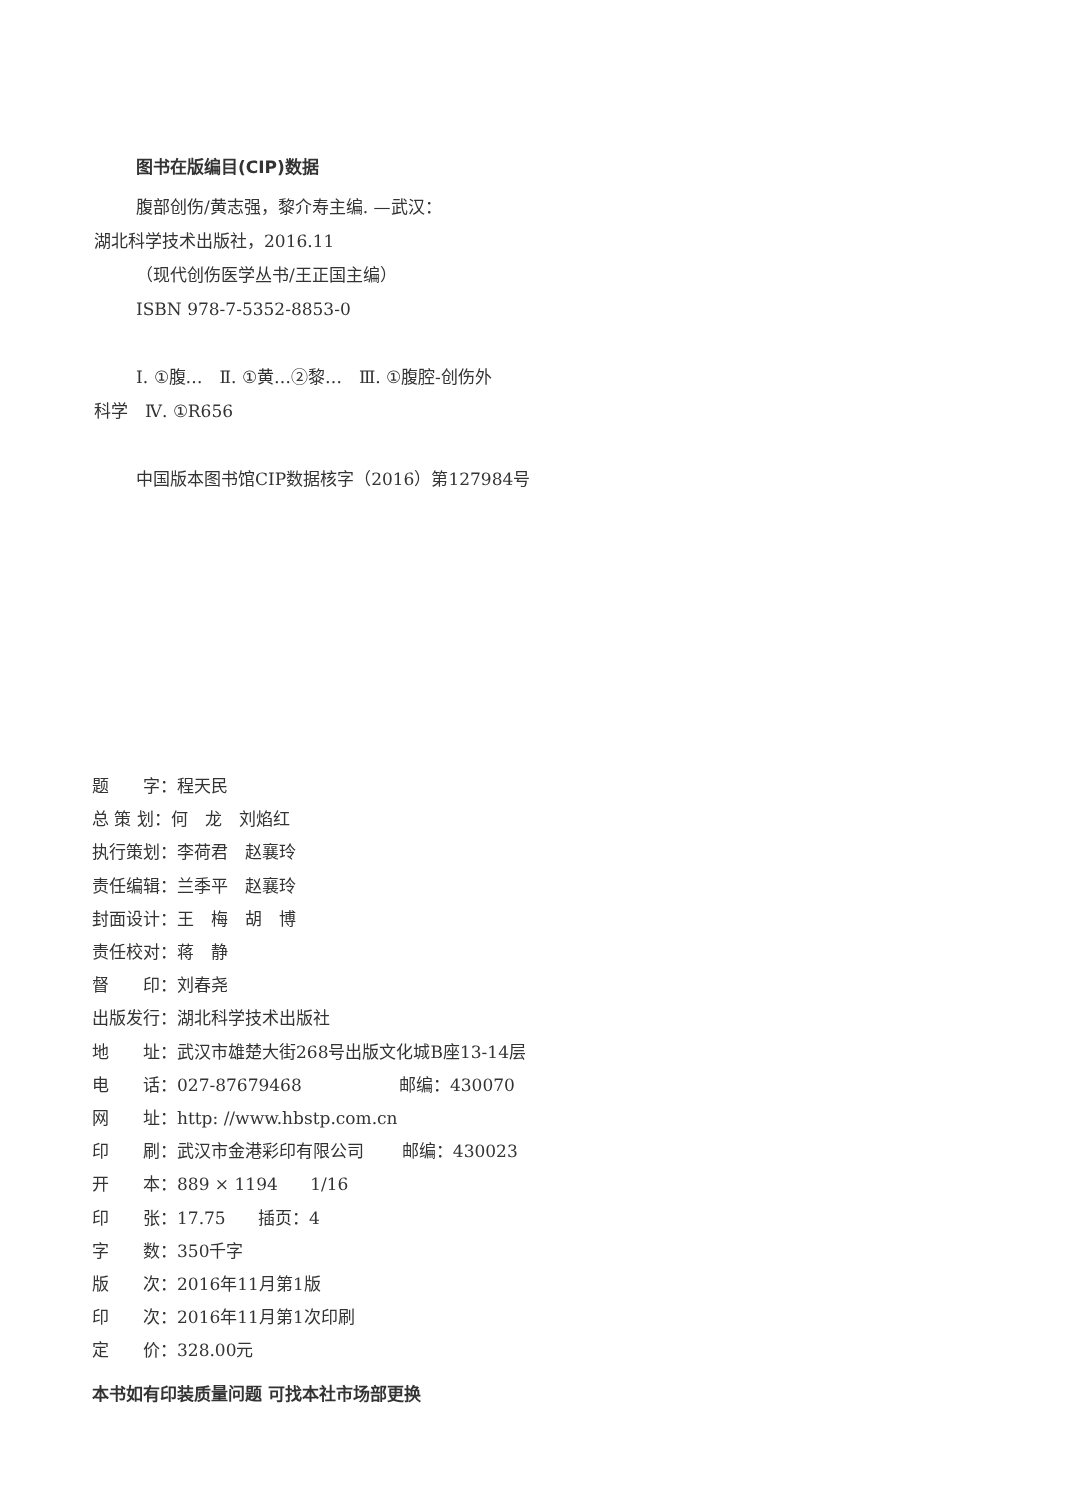图书在版编目(CIP)数据
腹部创伤/黄志强，黎介寿主编. —武汉：
湖北科学技术出版社，2016.11
（现代创伤医学丛书/王正国主编）
ISBN 978-7-5352-8853-0
Ⅰ. ①腹…　Ⅱ. ①黄…②黎…　Ⅲ. ①腹腔-创伤外
科学　Ⅳ. ①R656
中国版本图书馆CIP数据核字（2016）第127984号
题　　字：程天民
总 策 划：何　龙　刘焰红
执行策划：李荷君　赵襄玲
责任编辑：兰季平　赵襄玲
封面设计：王　梅　胡　博
责任校对：蒋　静
督　　印：刘春尧
出版发行：湖北科学技术出版社
地　　址：武汉市雄楚大街268号出版文化城B座13-14层
电　　话：027-87679468 邮编：430070
网　　址：http: //www.hbstp.com.cn
印　　刷：武汉市金港彩印有限公司 邮编：430023
开　　本：889 × 1194 1/16
印　　张：17.75 插页：4
字　　数：350千字
版　　次：2016年11月第1版
印　　次：2016年11月第1次印刷
定　　价：328.00元
本书如有印装质量问题 可找本社市场部更换